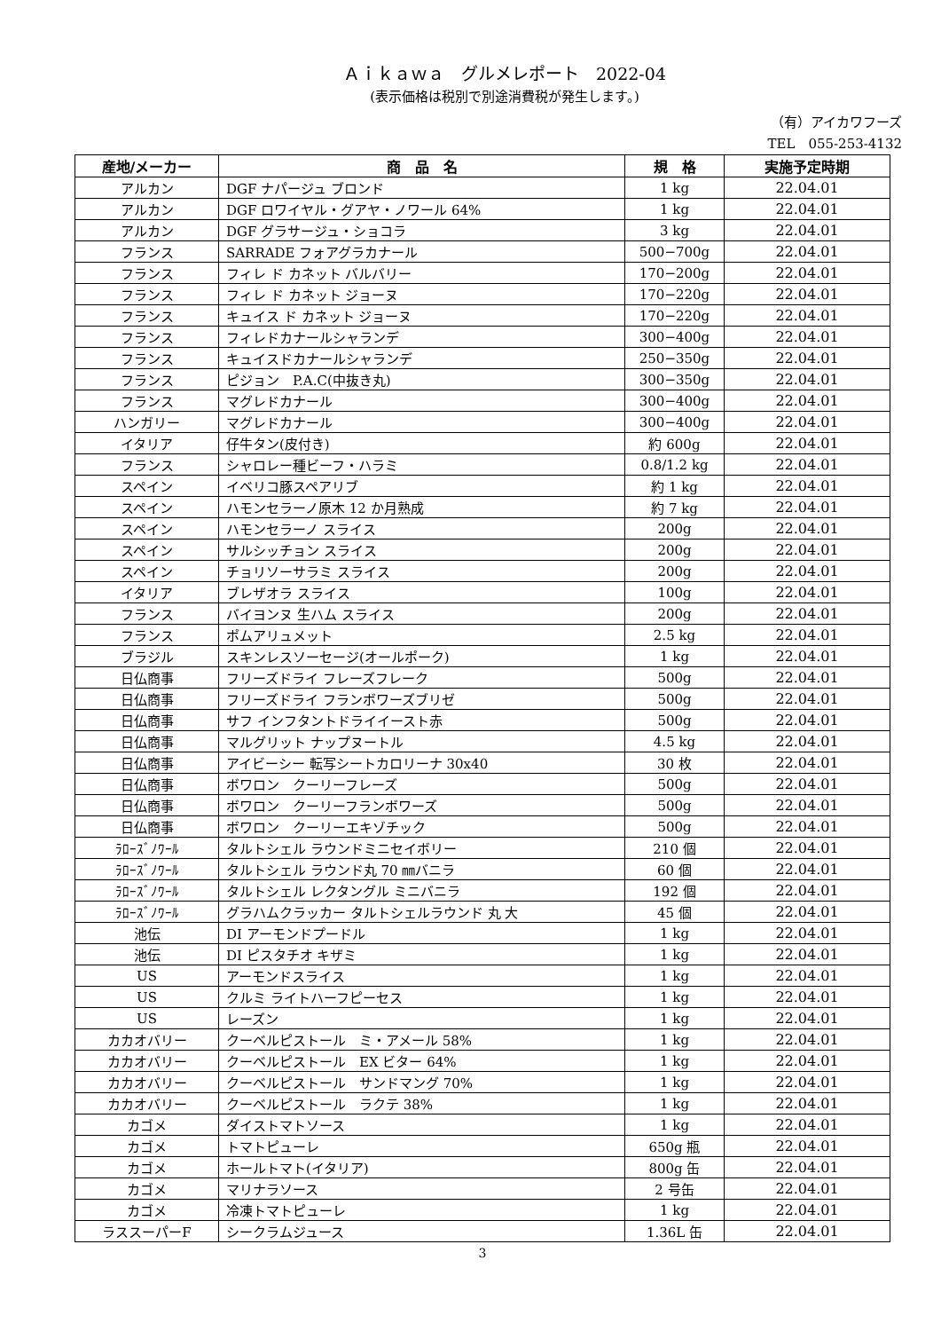Ａｉｋａｗａ　グルメレポート　2022-04
(表示価格は税別で別途消費税が発生します。)
（有）アイカワフーズ
TEL　055-253-4132
| 産地/メーカー | 商 品 名 | 規 格 | 実施予定時期 |
| --- | --- | --- | --- |
| アルカン | DGF ナパージュ ブロンド | 1 kg | 22.04.01 |
| アルカン | DGF ロワイヤル・グアヤ・ノワール 64% | 1 kg | 22.04.01 |
| アルカン | DGF グラサージュ・ショコラ | 3 kg | 22.04.01 |
| フランス | SARRADE フォアグラカナール | 500−700g | 22.04.01 |
| フランス | フィレ ド カネット バルバリー | 170−200g | 22.04.01 |
| フランス | フィレ ド カネット ジョーヌ | 170−220g | 22.04.01 |
| フランス | キュイス ド カネット ジョーヌ | 170−220g | 22.04.01 |
| フランス | フィレドカナールシャランデ | 300−400g | 22.04.01 |
| フランス | キュイスドカナールシャランデ | 250−350g | 22.04.01 |
| フランス | ピジョン P.A.C(中抜き丸) | 300−350g | 22.04.01 |
| フランス | マグレドカナール | 300−400g | 22.04.01 |
| ハンガリー | マグレドカナール | 300−400g | 22.04.01 |
| イタリア | 仔牛タン(皮付き) | 約 600g | 22.04.01 |
| フランス | シャロレー種ビーフ・ハラミ | 0.8/1.2 kg | 22.04.01 |
| スペイン | イベリコ豚スペアリブ | 約 1 kg | 22.04.01 |
| スペイン | ハモンセラーノ原木 12 か月熟成 | 約 7 kg | 22.04.01 |
| スペイン | ハモンセラーノ スライス | 200g | 22.04.01 |
| スペイン | サルシッチョン スライス | 200g | 22.04.01 |
| スペイン | チョリソーサラミ スライス | 200g | 22.04.01 |
| イタリア | ブレザオラ スライス | 100g | 22.04.01 |
| フランス | バイヨンヌ 生ハム スライス | 200g | 22.04.01 |
| フランス | ポムアリュメット | 2.5 kg | 22.04.01 |
| ブラジル | スキンレスソーセージ(オールポーク) | 1 kg | 22.04.01 |
| 日仏商事 | フリーズドライ フレーズフレーク | 500g | 22.04.01 |
| 日仏商事 | フリーズドライ フランボワーズブリゼ | 500g | 22.04.01 |
| 日仏商事 | サフ インフタントドライイースト赤 | 500g | 22.04.01 |
| 日仏商事 | マルグリット ナップヌートル | 4.5 kg | 22.04.01 |
| 日仏商事 | アイビーシー 転写シートカロリーナ 30x40 | 30 枚 | 22.04.01 |
| 日仏商事 | ボワロン クーリーフレーズ | 500g | 22.04.01 |
| 日仏商事 | ボワロン クーリーフランボワーズ | 500g | 22.04.01 |
| 日仏商事 | ボワロン クーリーエキゾチック | 500g | 22.04.01 |
| ﾗﾛｰｽﾞﾉﾜｰﾙ | タルトシェル ラウンドミニセイボリー | 210 個 | 22.04.01 |
| ﾗﾛｰｽﾞﾉﾜｰﾙ | タルトシェル ラウンド丸 70 ㎜バニラ | 60 個 | 22.04.01 |
| ﾗﾛｰｽﾞﾉﾜｰﾙ | タルトシェル レクタングル ミニバニラ | 192 個 | 22.04.01 |
| ﾗﾛｰｽﾞﾉﾜｰﾙ | グラハムクラッカー タルトシェルラウンド 丸 大 | 45 個 | 22.04.01 |
| 池伝 | DI アーモンドプードル | 1 kg | 22.04.01 |
| 池伝 | DI ピスタチオ キザミ | 1 kg | 22.04.01 |
| US | アーモンドスライス | 1 kg | 22.04.01 |
| US | クルミ ライトハーフピーセス | 1 kg | 22.04.01 |
| US | レーズン | 1 kg | 22.04.01 |
| カカオバリー | クーベルピストール ミ・アメール 58% | 1 kg | 22.04.01 |
| カカオバリー | クーベルピストール EX ビター 64% | 1 kg | 22.04.01 |
| カカオバリー | クーベルピストール サンドマング 70% | 1 kg | 22.04.01 |
| カカオバリー | クーベルピストール ラクテ 38% | 1 kg | 22.04.01 |
| カゴメ | ダイストマトソース | 1 kg | 22.04.01 |
| カゴメ | トマトピューレ | 650g 瓶 | 22.04.01 |
| カゴメ | ホールトマト(イタリア) | 800g 缶 | 22.04.01 |
| カゴメ | マリナラソース | 2 号缶 | 22.04.01 |
| カゴメ | 冷凍トマトピューレ | 1 kg | 22.04.01 |
| ラススーパーF | シークラムジュース | 1.36L 缶 | 22.04.01 |
3